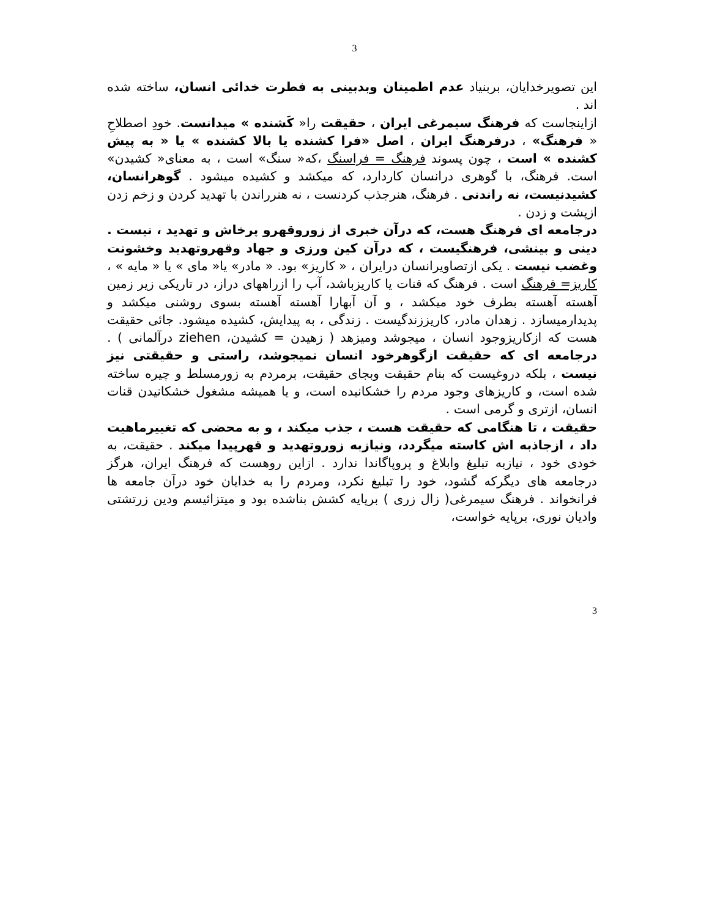3
این تصویرخدایان، بربنیاد عدم اطمینان وبدبینی به فطرت خدائی انسان، ساخته شده اند .
ازاینجاست که فرهنگ سیمرغی ایران ، حقیقت را« کَشنده » میدانست. خودِ اصطلاحِ « فرهنگ» ، درفرهنگ ایران ، اصل «فرا کشنده یا بالا کشنده » یا « به پیش کشنده » است ، چون پسوند فرهنگ = فراسنگ ،که« سنگ» است ، به معنای« کشیدن» است. فرهنگ، با گوهری درانسان کاردارد، که میکشد و کشیده میشود . گوهرانسان، کشیدنیست، نه راندنی . فرهنگ، هنرجذب کردنست ، نه هنرراندن با تهدید کردن و زخم زدن ازپشت و زدن .
درجامعه ای فرهنگ هست، که درآن خبری از زوروقهرو پرخاش و تهدید ، نیست . دینی و بینشی، فرهنگیست ، که درآن کین ورزی و جهاد وقهروتهدید وخشونت وغضب نیست . یکی ازتصاویرانسان درایران ، « کاریز» بود. « مادر» یا« مای » یا « مایه » ، کاریز= فرهنگ است . فرهنگ که قنات یا کاریزباشد، آب را ازراههای دراز، در تاریکی زیر زمین آهسته آهسته بطرف خود میکشد ، و آن آبهارا آهسته آهسته بسوی روشنی میکشد و پدیدارمیسازد . زهدان مادر، کاریززندگیست . زندگی ، به پیدایش، کشیده میشود. جائی حقیقت هست که ازکاریزوجود انسان ، میجوشد ومیزهد ( زهیدن = کشیدن، ziehen درآلمانی ) . درجامعه ای که حقیقت ازگوهرخود انسان نمیجوشد، راستی و حقیقتی نیز نیست ، بلکه دروغیست که بنام حقیقت وبجای حقیقت، برمردم به زورمسلط و چیره ساخته شده است، و کاریزهای وجود مردم را خشکانیده است، و یا همیشه مشغول خشکانیدن قنات انسان، ازتری و گرمی است .
حقیقت ، تا هنگامی که حقیقت هست ، جذب میکند ، و به محضی که تغییرماهیت داد ، ازجاذبه اش کاسته میگردد، ونیازبه زوروتهدید و قهرپیدا میکند . حقیقت، به خودی خود ، نیازبه تبلیغ وابلاغ و پروپاگاندا ندارد . ازاین روهست که فرهنگ ایران، هرگز درجامعه های دیگرکه گشود، خود را تبلیغ نکرد، ومردم را به خدایان خود درآن جامعه ها فرانخواند . فرهنگ سیمرغی( زال زری ) برپایه کشش بناشده بود و میتزائیسم ودین زرتشتی وادیان نوری، برپایه خواست،
3